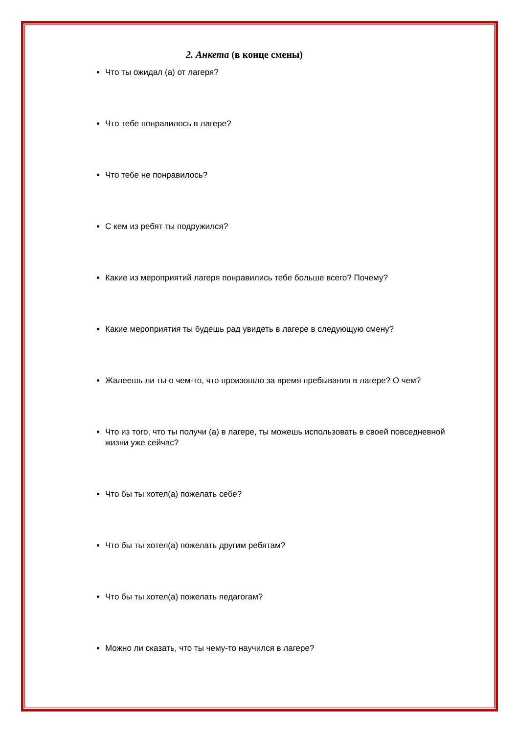2. Анкета (в конце смены)
Что ты ожидал (а) от лагеря?
Что тебе понравилось в лагере?
Что тебе не понравилось?
С кем из ребят ты подружился?
Какие из мероприятий лагеря понравились тебе больше всего? Почему?
Какие мероприятия ты будешь рад увидеть в лагере в следующую смену?
Жалеешь ли ты о чем-то, что произошло за время пребывания в лагере? О чем?
Что из того, что ты получи (а) в лагере, ты можешь использовать в своей повседневной жизни уже сейчас?
Что бы ты хотел(а) пожелать себе?
Что бы ты хотел(а) пожелать другим ребятам?
Что бы ты хотел(а) пожелать педагогам?
Можно ли сказать, что ты чему-то научился в лагере?